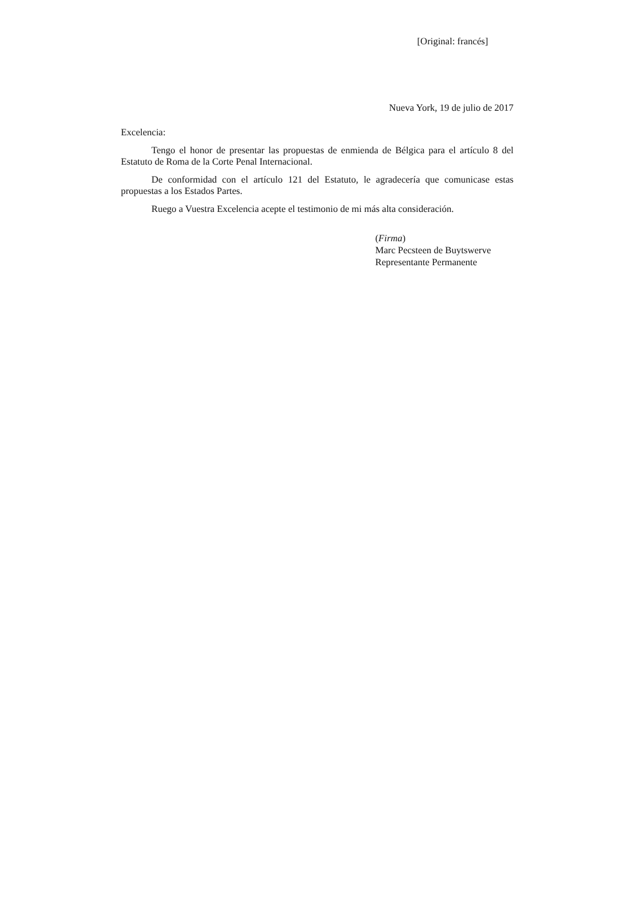[Original: francés]
Nueva York, 19 de julio de 2017
Excelencia:
Tengo el honor de presentar las propuestas de enmienda de Bélgica para el artículo 8 del Estatuto de Roma de la Corte Penal Internacional.
De conformidad con el artículo 121 del Estatuto, le agradecería que comunicase estas propuestas a los Estados Partes.
Ruego a Vuestra Excelencia acepte el testimonio de mi más alta consideración.
(Firma)
Marc Pecsteen de Buytswerve
Representante Permanente